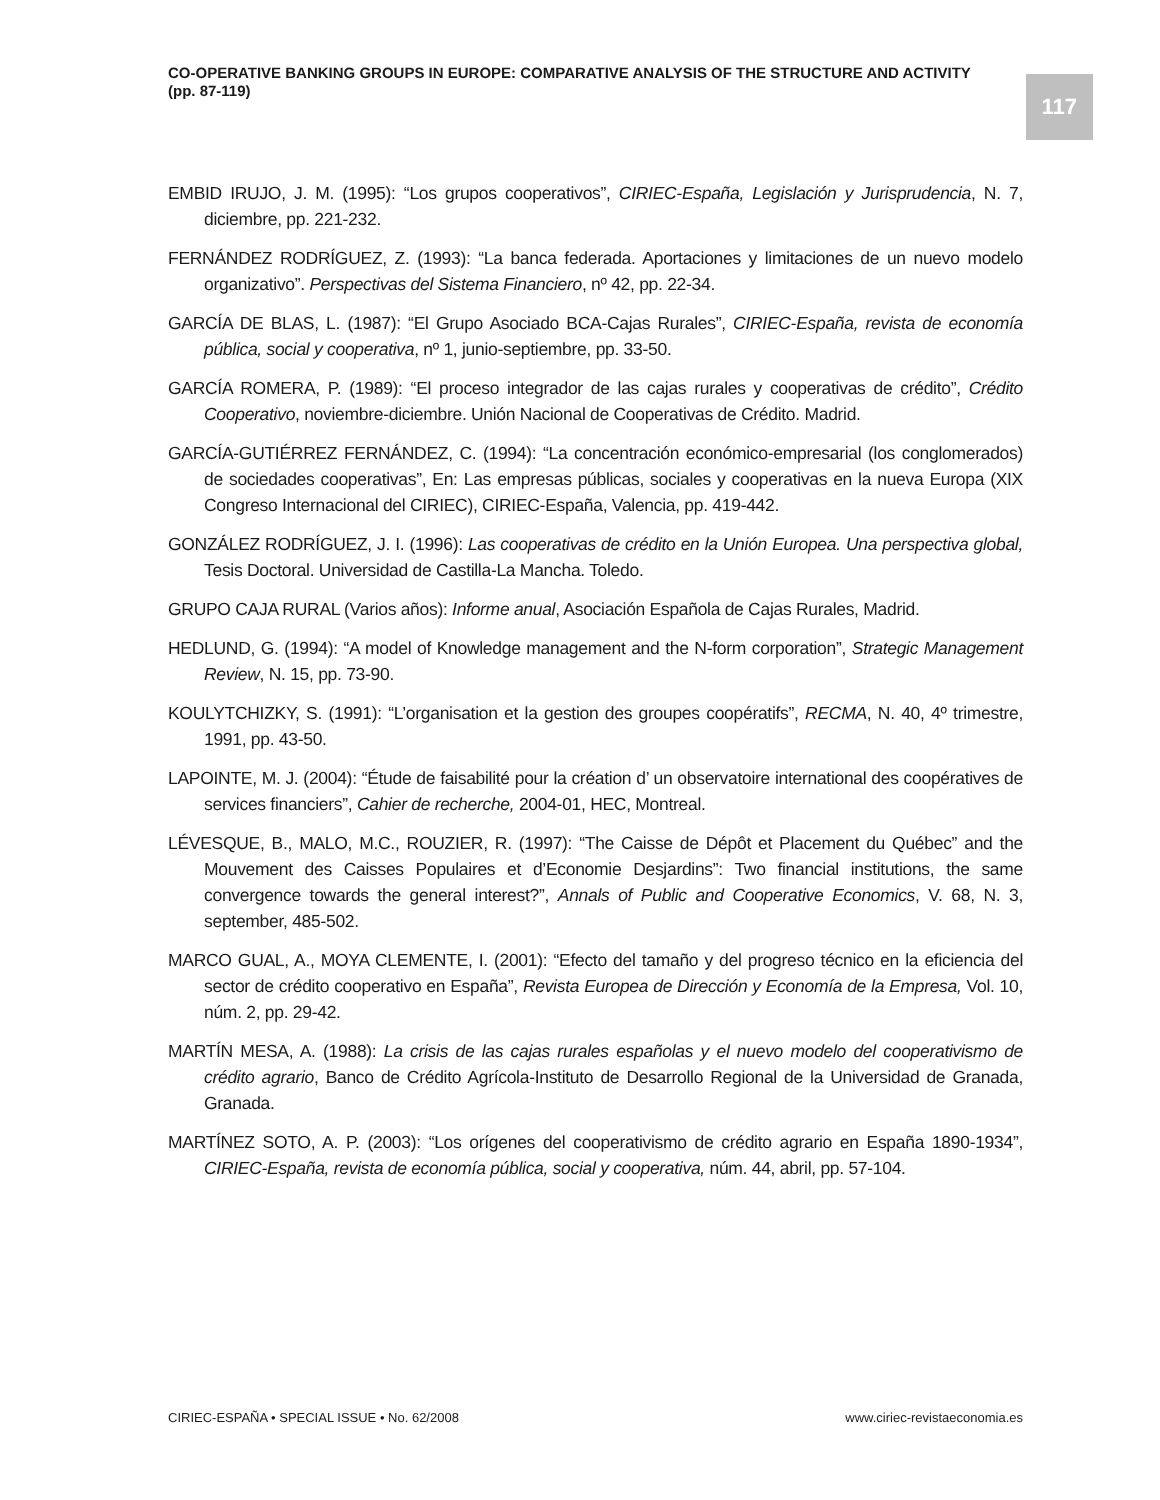CO-OPERATIVE BANKING GROUPS IN EUROPE: COMPARATIVE ANALYSIS OF THE STRUCTURE AND ACTIVITY
(pp. 87-119)
117
EMBID IRUJO, J. M. (1995): “Los grupos cooperativos”, CIRIEC-España, Legislación y Jurisprudencia, N. 7, diciembre, pp. 221-232.
FERNÁNDEZ RODRÍGUEZ, Z. (1993): “La banca federada. Aportaciones y limitaciones de un nuevo modelo organizativo”. Perspectivas del Sistema Financiero, nº 42, pp. 22-34.
GARCÍA DE BLAS, L. (1987): “El Grupo Asociado BCA-Cajas Rurales”, CIRIEC-España, revista de economía pública, social y cooperativa, nº 1, junio-septiembre, pp. 33-50.
GARCÍA ROMERA, P. (1989): “El proceso integrador de las cajas rurales y cooperativas de crédito”, Crédito Cooperativo, noviembre-diciembre. Unión Nacional de Cooperativas de Crédito. Madrid.
GARCÍA-GUTIÉRREZ FERNÁNDEZ, C. (1994): “La concentración económico-empresarial (los conglomerados) de sociedades cooperativas”, En: Las empresas públicas, sociales y cooperativas en la nueva Europa (XIX Congreso Internacional del CIRIEC), CIRIEC-España, Valencia, pp. 419-442.
GONZÁLEZ RODRÍGUEZ, J. I. (1996): Las cooperativas de crédito en la Unión Europea. Una perspectiva global, Tesis Doctoral. Universidad de Castilla-La Mancha. Toledo.
GRUPO CAJA RURAL (Varios años): Informe anual, Asociación Española de Cajas Rurales, Madrid.
HEDLUND, G. (1994): “A model of Knowledge management and the N-form corporation”, Strategic Management Review, N. 15, pp. 73-90.
KOULYTCHIZKY, S. (1991): “L’organisation et la gestion des groupes coopératifs”, RECMA, N. 40, 4º trimestre, 1991, pp. 43-50.
LAPOINTE, M. J. (2004): “Étude de faisabilité pour la création d’ un observatoire international des coopératives de services financiers”, Cahier de recherche, 2004-01, HEC, Montreal.
LÉVESQUE, B., MALO, M.C., ROUZIER, R. (1997): “The Caisse de Dépôt et Placement du Québec” and the Mouvement des Caisses Populaires et d’Economie Desjardins”: Two financial institutions, the same convergence towards the general interest?”, Annals of Public and Cooperative Economics, V. 68, N. 3, september, 485-502.
MARCO GUAL, A., MOYA CLEMENTE, I. (2001): “Efecto del tamaño y del progreso técnico en la eficiencia del sector de crédito cooperativo en España”, Revista Europea de Dirección y Economía de la Empresa, Vol. 10, núm. 2, pp. 29-42.
MARTÍN MESA, A. (1988): La crisis de las cajas rurales españolas y el nuevo modelo del cooperativismo de crédito agrario, Banco de Crédito Agrícola-Instituto de Desarrollo Regional de la Universidad de Granada, Granada.
MARTÍNEZ SOTO, A. P. (2003): “Los orígenes del cooperativismo de crédito agrario en España 1890-1934”, CIRIEC-España, revista de economía pública, social y cooperativa, núm. 44, abril, pp. 57-104.
CIRIEC-ESPAÑA • SPECIAL ISSUE • No. 62/2008 www.ciriec-revistaeconomia.es